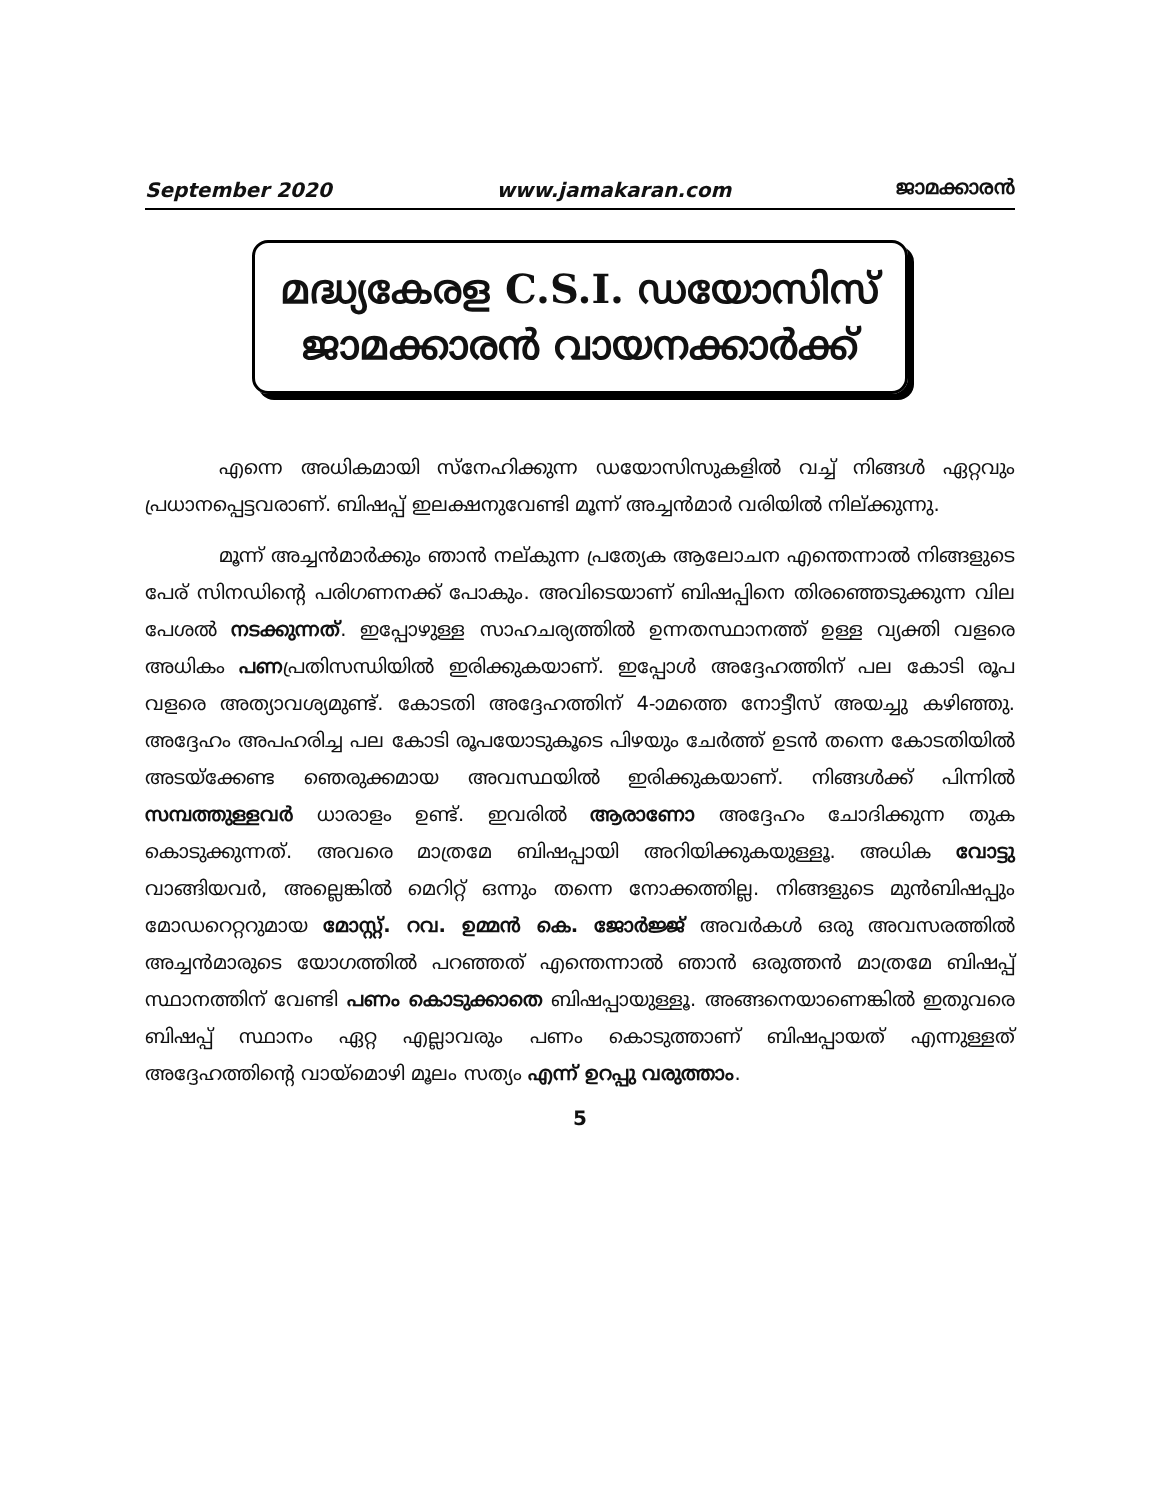September 2020 www.jamakaran.com ജാമക്കാരൻ
മദ്ധ്യകേരള C.S.I. ഡയോസിസ്
ജാമക്കാരൻ വായനക്കാർക്ക്
എന്നെ അധികമായി സ്നേഹിക്കുന്ന ഡയോസിസുകളിൽ വച്ച് നിങ്ങൾ ഏറ്റവും പ്രധാനപ്പെട്ടവരാണ്. ബിഷപ്പ് ഇലക്ഷനുവേണ്ടി മൂന്ന് അച്ചൻമാർ വരിയിൽ നില്ക്കുന്നു.
മൂന്ന് അച്ചൻമാർക്കും ഞാൻ നല്കുന്ന പ്രത്യേക ആലോചന എന്തെന്നാൽ നിങ്ങളുടെ പേര് സിനഡിന്റെ പരിഗണനക്ക് പോകും. അവിടെയാണ് ബിഷപ്പിനെ തിരഞ്ഞെടുക്കുന്ന വില പേശൽ നടക്കുന്നത്. ഇപ്പോഴുള്ള സാഹചര്യത്തിൽ ഉന്നതസ്ഥാനത്ത് ഉള്ള വ്യക്തി വളരെ അധികം പണപ്രതിസന്ധിയിൽ ഇരിക്കുകയാണ്. ഇപ്പോൾ അദ്ദേഹത്തിന് പല കോടി രൂപ വളരെ അത്യാവശ്യമുണ്ട്. കോടതി അദ്ദേഹത്തിന് 4-ാമത്തെ നോട്ടീസ് അയച്ചു കഴിഞ്ഞു. അദ്ദേഹം അപഹരിച്ച പല കോടി രൂപയോടുകൂടെ പിഴയും ചേർത്ത് ഉടൻ തന്നെ കോടതിയിൽ അടയ്ക്കേണ്ട ഞെരുക്കമായ അവസ്ഥയിൽ ഇരിക്കുകയാണ്. നിങ്ങൾക്ക് പിന്നിൽ സമ്പത്തുള്ളവർ ധാരാളം ഉണ്ട്. ഇവരിൽ ആരാണോ അദ്ദേഹം ചോദിക്കുന്ന തുക കൊടുക്കുന്നത്. അവരെ മാത്രമേ ബിഷപ്പായി അറിയിക്കുകയുള്ളൂ. അധിക വോട്ടു വാങ്ങിയവർ, അല്ലെങ്കിൽ മെറിറ്റ് ഒന്നും തന്നെ നോക്കത്തില്ല. നിങ്ങളുടെ മുൻബിഷപ്പും മോഡറെറ്ററുമായ മോസ്റ്റ്. റവ. ഉമ്മൻ കെ. ജോർജ്ജ് അവർകൾ ഒരു അവസരത്തിൽ അച്ചൻമാരുടെ യോഗത്തിൽ പറഞ്ഞത് എന്തെന്നാൽ ഞാൻ ഒരുത്തൻ മാത്രമേ ബിഷപ്പ് സ്ഥാനത്തിന് വേണ്ടി പണം കൊടുക്കാതെ ബിഷപ്പായുള്ളൂ. അങ്ങനെയാണെങ്കിൽ ഇതുവരെ ബിഷപ്പ് സ്ഥാനം ഏറ്റ എല്ലാവരും പണം കൊടുത്താണ് ബിഷപ്പായത് എന്നുള്ളത് അദ്ദേഹത്തിന്റെ വായ്മൊഴി മൂലം സത്യം എന്ന് ഉറപ്പു വരുത്താം.
5